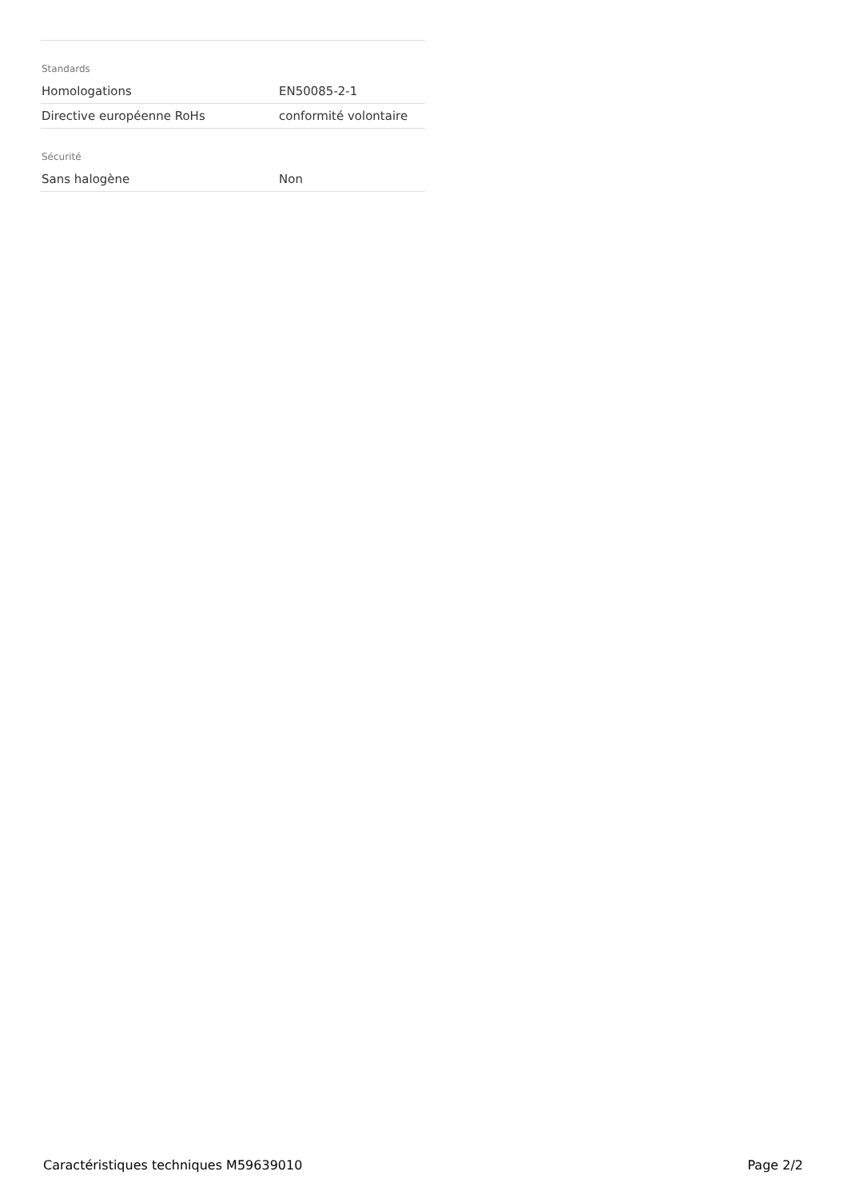Standards
| Homologations | EN50085-2-1 |
| Directive européenne RoHs | conformité volontaire |
Sécurité
| Sans halogène | Non |
Caractéristiques techniques M59639010 Page 2/2